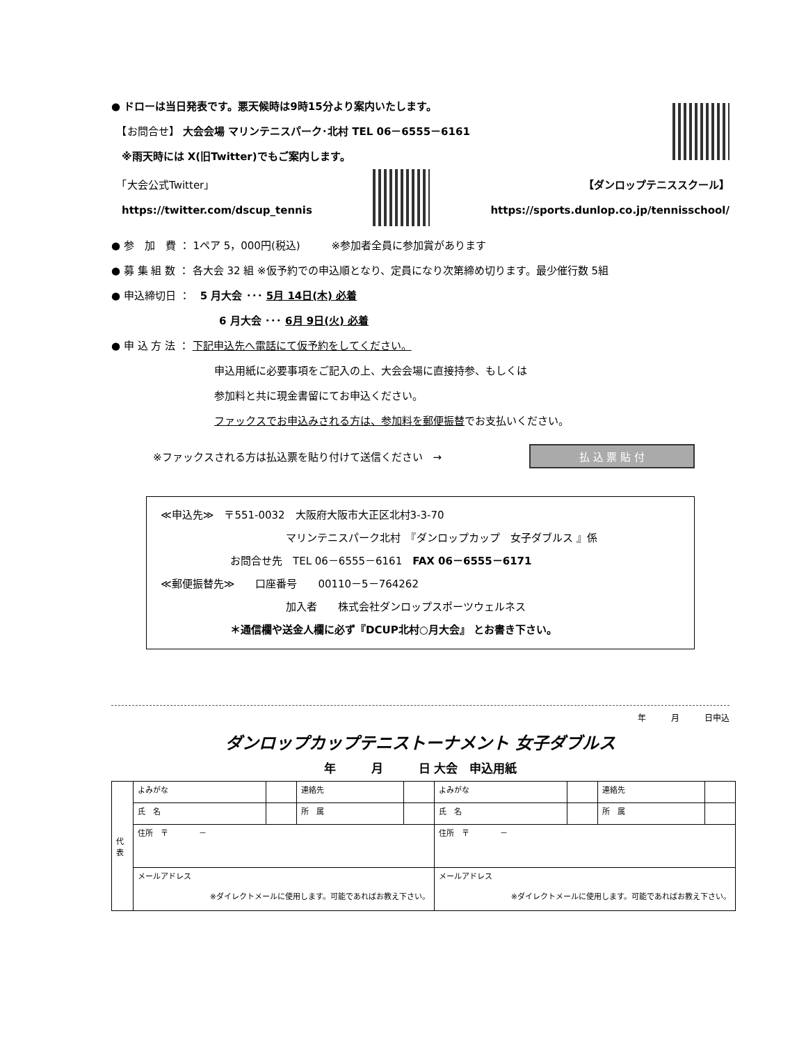● ドローは当日発表です。悪天候時は9時15分より案内いたします。
　【お問合せ】 大会会場 マリンテニスパーク･北村 TEL 06－6555－6161
　※雨天時には X(旧Twitter)でもご案内します。
　「大会公式Twitter」
　https://twitter.com/dscup_tennis
【ダンロップテニススクール】
https://sports.dunlop.co.jp/tennisschool/
● 参　加　費 ： 1ペア 5，000円(税込)　　　※参加者全員に参加賞があります
● 募 集 組 数 ： 各大会 32 組 ※仮予約での申込順となり、定員になり次第締め切ります。最少催行数 5組
● 申込締切日 ：　5 月大会 ･･･ 5月 14日(木) 必着
6 月大会 ･･･ 6月 9日(火) 必着
● 申 込 方 法 ： 下記申込先へ電話にて仮予約をしてください。
申込用紙に必要事項をご記入の上、大会会場に直接持参、もしくは
参加料と共に現金書留にてお申込ください。
ファックスでお申込みされる方は、参加料を郵便振替でお支払いください。
※ファックスされる方は払込票を貼り付けて送信ください　→ 払 込 票 貼 付
≪申込先≫　〒551-0032　大阪府大阪市大正区北村3-3-70
マリンテニスパーク北村　『ダンロップカップ　女子ダブルス 』係
お問合せ先　TEL 06－6555－6161　FAX 06－6555－6171
≪郵便振替先≫　　口座番号　　00110－5－764262
加入者　　株式会社ダンロップスポーツウェルネス
＊通信欄や送金人欄に必ず『DCUP北村○月大会』 とお書き下さい。
年　　　月　　　日申込
ダンロップカップテニストーナメント 女子ダブルス
年　　　月　　　日 大会　申込用紙
| 代表 | よみがな | | 連絡先 | | よみがな | | 連絡先 | |
| | 氏 名 | | 所 属 | | 氏 名 | | 所 属 | |
| | 住所 〒 － | | | | 住所 〒 － | | | |
| | メールアドレス ※ダイレクトメールに使用します。可能であればお教え下さい。 | | | | メールアドレス ※ダイレクトメールに使用します。可能であればお教え下さい。 | | | |